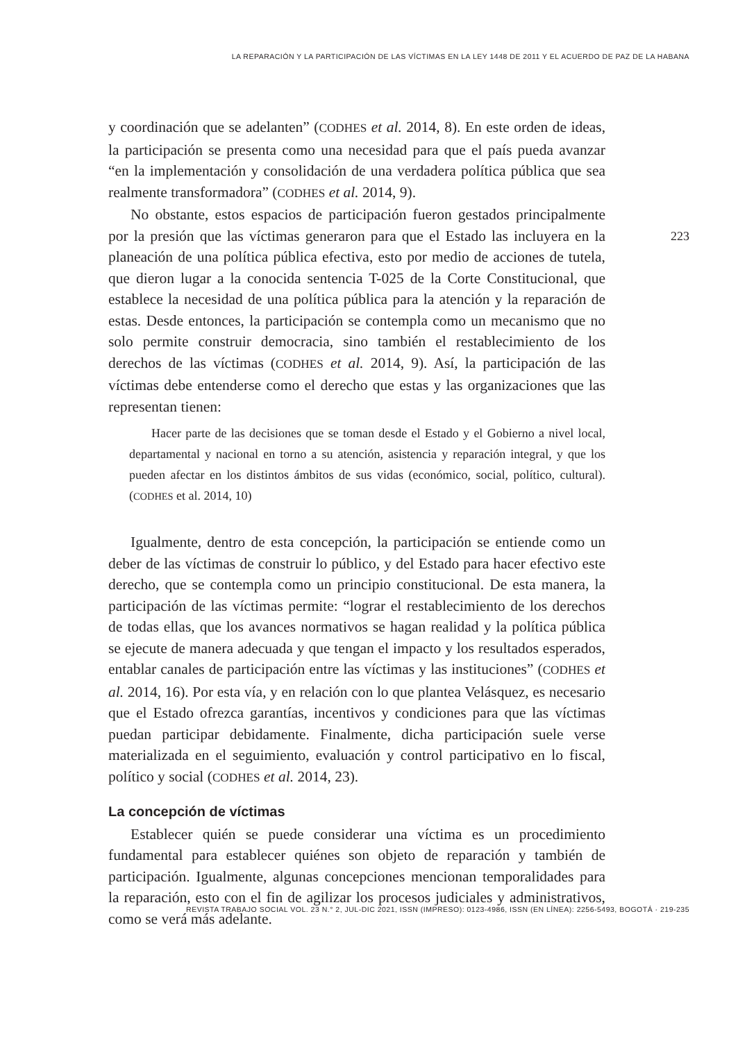LA REPARACIÓN Y LA PARTICIPACIÓN DE LAS VÍCTIMAS EN LA LEY 1448 DE 2011 Y EL ACUERDO DE PAZ DE LA HABANA
y coordinación que se adelanten” (CODHES et al. 2014, 8). En este orden de ideas, la participación se presenta como una necesidad para que el país pueda avanzar “en la implementación y consolidación de una verdadera política pública que sea realmente transformadora” (CODHES et al. 2014, 9).
No obstante, estos espacios de participación fueron gestados principalmente por la presión que las víctimas generaron para que el Estado las incluyera en la planeación de una política pública efectiva, esto por medio de acciones de tutela, que dieron lugar a la conocida sentencia T-025 de la Corte Constitucional, que establece la necesidad de una política pública para la atención y la reparación de estas. Desde entonces, la participación se contempla como un mecanismo que no solo permite construir democracia, sino también el restablecimiento de los derechos de las víctimas (CODHES et al. 2014, 9). Así, la participación de las víctimas debe entenderse como el derecho que estas y las organizaciones que las representan tienen:
Hacer parte de las decisiones que se toman desde el Estado y el Gobierno a nivel local, departamental y nacional en torno a su atención, asistencia y reparación integral, y que los pueden afectar en los distintos ámbitos de sus vidas (económico, social, político, cultural). (CODHES et al. 2014, 10)
Igualmente, dentro de esta concepción, la participación se entiende como un deber de las víctimas de construir lo público, y del Estado para hacer efectivo este derecho, que se contempla como un principio constitucional. De esta manera, la participación de las víctimas permite: “lograr el restablecimiento de los derechos de todas ellas, que los avances normativos se hagan realidad y la política pública se ejecute de manera adecuada y que tengan el impacto y los resultados esperados, entablar canales de participación entre las víctimas y las instituciones” (CODHES et al. 2014, 16). Por esta vía, y en relación con lo que plantea Velásquez, es necesario que el Estado ofrezca garantías, incentivos y condiciones para que las víctimas puedan participar debidamente. Finalmente, dicha participación suele verse materializada en el seguimiento, evaluación y control participativo en lo fiscal, político y social (CODHES et al. 2014, 23).
La concepción de víctimas
Establecer quién se puede considerar una víctima es un procedimiento fundamental para establecer quiénes son objeto de reparación y también de participación. Igualmente, algunas concepciones mencionan temporalidades para la reparación, esto con el fin de agilizar los procesos judiciales y administrativos, como se verá más adelante.
223
REVISTA TRABAJO SOCIAL VOL. 23 N.° 2, JUL-DIC 2021, ISSN (IMPRESO): 0123-4986, ISSN (EN LÍNEA): 2256-5493, BOGOTÁ · 219-235